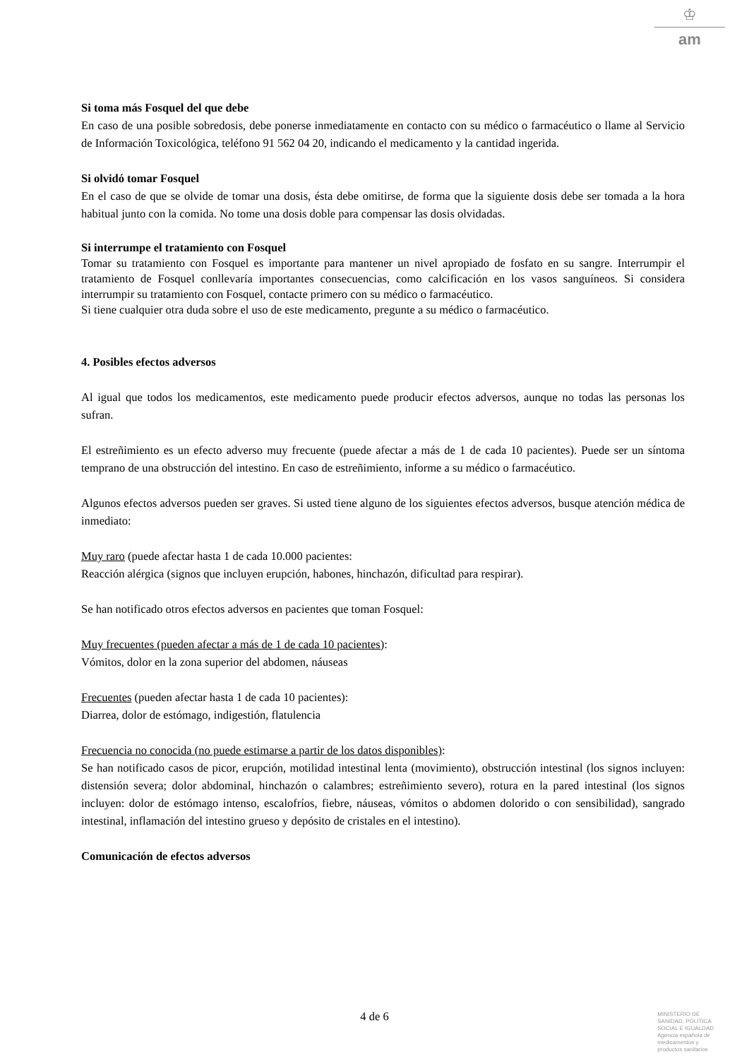♔
am
Si toma más Fosquel del que debe
En caso de una posible sobredosis, debe ponerse inmediatamente en contacto con su médico o farmacéutico o llame al Servicio de Información Toxicológica, teléfono 91 562 04 20, indicando el medicamento y la cantidad ingerida.
Si olvidó tomar Fosquel
En el caso de que se olvide de tomar una dosis, ésta debe omitirse, de forma que la siguiente dosis debe ser tomada a la hora habitual junto con la comida. No tome una dosis doble para compensar las dosis olvidadas.
Si interrumpe el tratamiento con Fosquel
Tomar su tratamiento con Fosquel es importante para mantener un nivel apropiado de fosfato en su sangre. Interrumpir el tratamiento de Fosquel conllevaría importantes consecuencias, como calcificación en los vasos sanguíneos. Si considera interrumpir su tratamiento con Fosquel, contacte primero con su médico o farmacéutico.
Si tiene cualquier otra duda sobre el uso de este medicamento, pregunte a su médico o farmacéutico.
4. Posibles efectos adversos
Al igual que todos los medicamentos, este medicamento puede producir efectos adversos, aunque no todas las personas los sufran.
El estreñimiento es un efecto adverso muy frecuente (puede afectar a más de 1 de cada 10 pacientes). Puede ser un síntoma temprano de una obstrucción del intestino. En caso de estreñimiento, informe a su médico o farmacéutico.
Algunos efectos adversos pueden ser graves. Si usted tiene alguno de los siguientes efectos adversos, busque atención médica de inmediato:
Muy raro (puede afectar hasta 1 de cada 10.000 pacientes:
Reacción alérgica (signos que incluyen erupción, habones, hinchazón, dificultad para respirar).
Se han notificado otros efectos adversos en pacientes que toman Fosquel:
Muy frecuentes (pueden afectar a más de 1 de cada 10 pacientes):
Vómitos, dolor en la zona superior del abdomen, náuseas
Frecuentes (pueden afectar hasta 1 de cada 10 pacientes):
Diarrea, dolor de estómago, indigestión, flatulencia
Frecuencia no conocida (no puede estimarse a partir de los datos disponibles):
Se han notificado casos de picor, erupción, motilidad intestinal lenta (movimiento), obstrucción intestinal (los signos incluyen: distensión severa; dolor abdominal, hinchazón o calambres; estreñimiento severo), rotura en la pared intestinal (los signos incluyen: dolor de estómago intenso, escalofríos, fiebre, náuseas, vómitos o abdomen dolorido o con sensibilidad), sangrado intestinal, inflamación del intestino grueso y depósito de cristales en el intestino).
Comunicación de efectos adversos
4 de 6
MINISTERIO DE
SANIDAD, POLITICA
SOCIAL E IGUALDAD
Agencia española de
medicamentos y
productos sanitarios